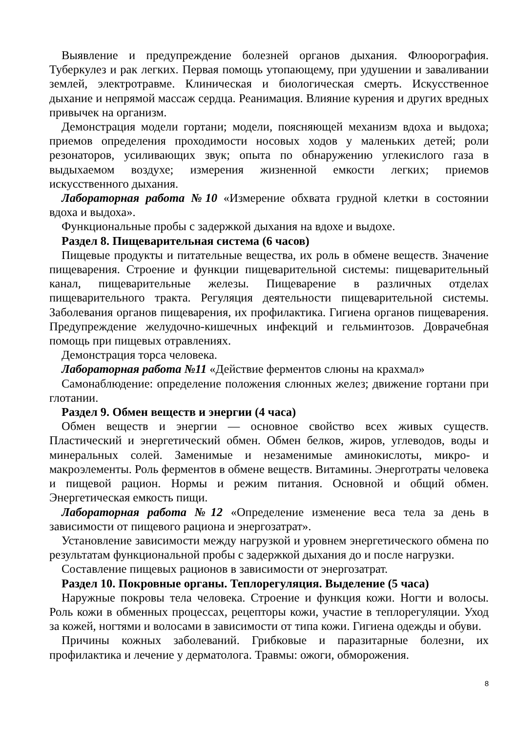Выявление и предупреждение болезней органов дыхания. Флюорография. Туберкулез и рак легких. Первая помощь утопающему, при удушении и заваливании землей, электротравме. Клиническая и биологическая смерть. Искусственное дыхание и непрямой массаж сердца. Реанимация. Влияние курения и других вредных привычек на организм.
Демонстрация модели гортани; модели, поясняющей механизм вдоха и выдоха; приемов определения проходимости носовых ходов у маленьких детей; роли резонаторов, усиливающих звук; опыта по обнаружению углекислого газа в выдыхаемом воздухе; измерения жизненной емкости легких; приемов искусственного дыхания.
Лабораторная работа №10 «Измерение обхвата грудной клетки в состоянии вдоха и выдоха».
Функциональные пробы с задержкой дыхания на вдохе и выдохе.
Раздел 8. Пищеварительная система (6 часов)
Пищевые продукты и питательные вещества, их роль в обмене веществ. Значение пищеварения. Строение и функции пищеварительной системы: пищеварительный канал, пищеварительные железы. Пищеварение в различных отделах пищеварительного тракта. Регуляция деятельности пищеварительной системы. Заболевания органов пищеварения, их профилактика. Гигиена органов пищеварения. Предупреждение желудочно-кишечных инфекций и гельминтозов. Доврачебная помощь при пищевых отравлениях.
Демонстрация торса человека.
Лабораторная работа №11 «Действие ферментов слюны на крахмал»
Самонаблюдение: определение положения слюнных желез; движение гортани при глотании.
Раздел 9. Обмен веществ и энергии (4 часа)
Обмен веществ и энергии — основное свойство всех живых существ. Пластический и энергетический обмен. Обмен белков, жиров, углеводов, воды и минеральных солей. Заменимые и незаменимые аминокислоты, микро- и макроэлементы. Роль ферментов в обмене веществ. Витамины. Энерготраты человека и пищевой рацион. Нормы и режим питания. Основной и общий обмен. Энергетическая емкость пищи.
Лабораторная работа №12 «Определение изменение веса тела за день в зависимости от пищевого рациона и энергозатрат».
Установление зависимости между нагрузкой и уровнем энергетического обмена по результатам функциональной пробы с задержкой дыхания до и после нагрузки.
Составление пищевых рационов в зависимости от энергозатрат.
Раздел 10. Покровные органы. Теплорегуляция. Выделение (5 часа)
Наружные покровы тела человека. Строение и функция кожи. Ногти и волосы. Роль кожи в обменных процессах, рецепторы кожи, участие в теплорегуляции. Уход за кожей, ногтями и волосами в зависимости от типа кожи. Гигиена одежды и обуви.
Причины кожных заболеваний. Грибковые и паразитарные болезни, их профилактика и лечение у дерматолога. Травмы: ожоги, обморожения.
8